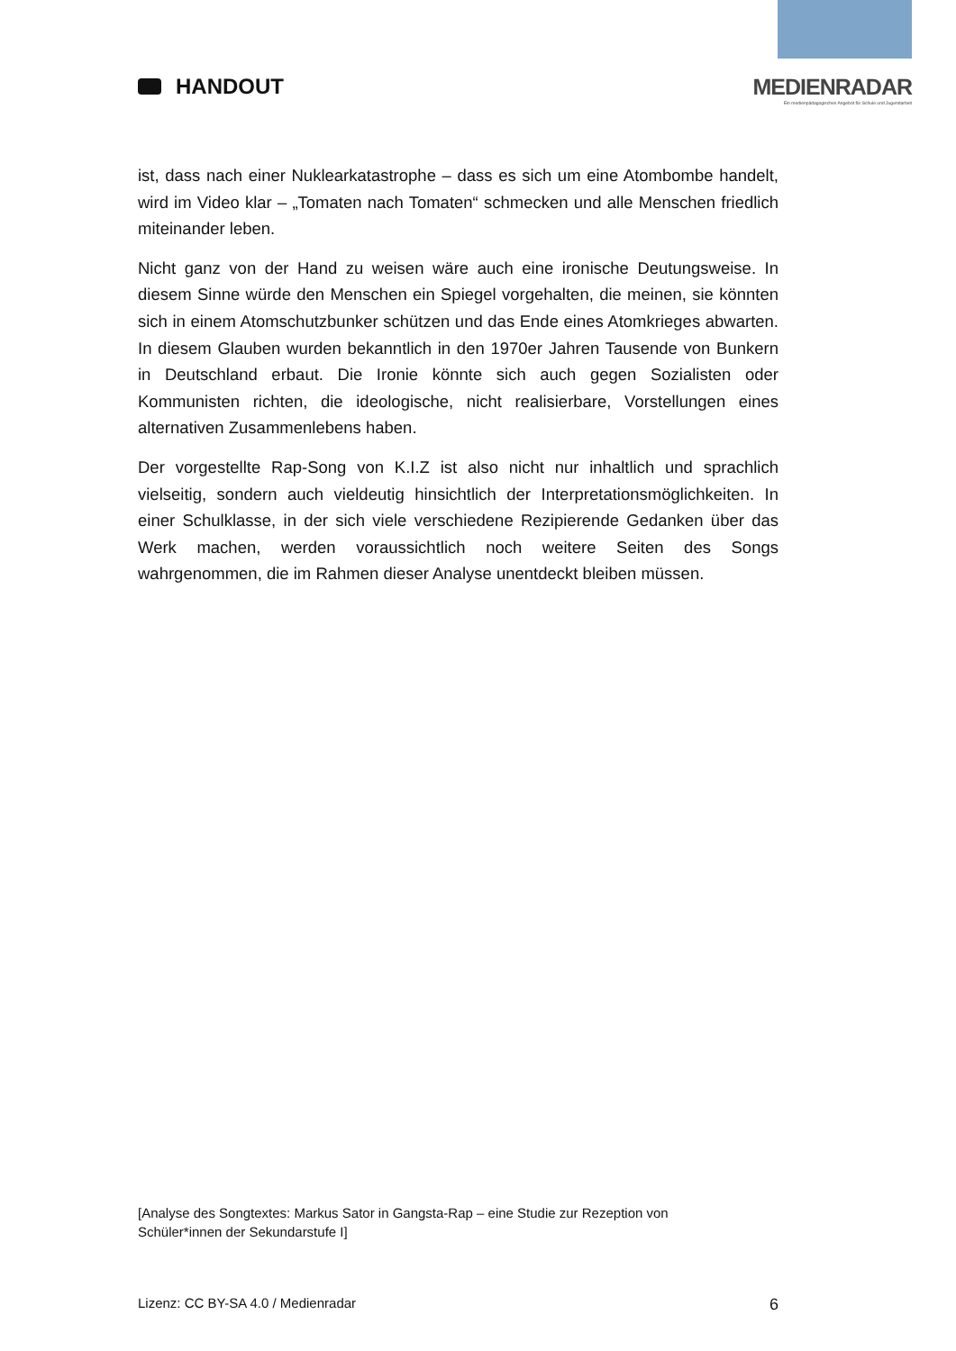HANDOUT MEDIENRADAR
Ein medienpädagogisches Angebot für Schule und Jugendarbeit
ist, dass nach einer Nuklearkatastrophe – dass es sich um eine Atombombe handelt, wird im Video klar – „Tomaten nach Tomaten“ schmecken und alle Menschen friedlich miteinander leben.
Nicht ganz von der Hand zu weisen wäre auch eine ironische Deutungsweise. In diesem Sinne würde den Menschen ein Spiegel vorgehalten, die meinen, sie könnten sich in einem Atomschutzbunker schützen und das Ende eines Atomkrieges abwarten. In diesem Glauben wurden bekanntlich in den 1970er Jahren Tausende von Bunkern in Deutschland erbaut. Die Ironie könnte sich auch gegen Sozialisten oder Kommunisten richten, die ideologische, nicht realisierbare, Vorstellungen eines alternativen Zusammenlebens haben.
Der vorgestellte Rap-Song von K.I.Z ist also nicht nur inhaltlich und sprachlich vielseitig, sondern auch vieldeutig hinsichtlich der Interpretationsmöglichkeiten. In einer Schulklasse, in der sich viele verschiedene Rezipierende Gedanken über das Werk machen, werden voraussichtlich noch weitere Seiten des Songs wahrgenommen, die im Rahmen dieser Analyse unentdeckt bleiben müssen.
[Analyse des Songtextes: Markus Sator in Gangsta-Rap – eine Studie zur Rezeption von Schüler*innen der Sekundarstufe I]
Lizenz: CC BY-SA 4.0 / Medienradar 6